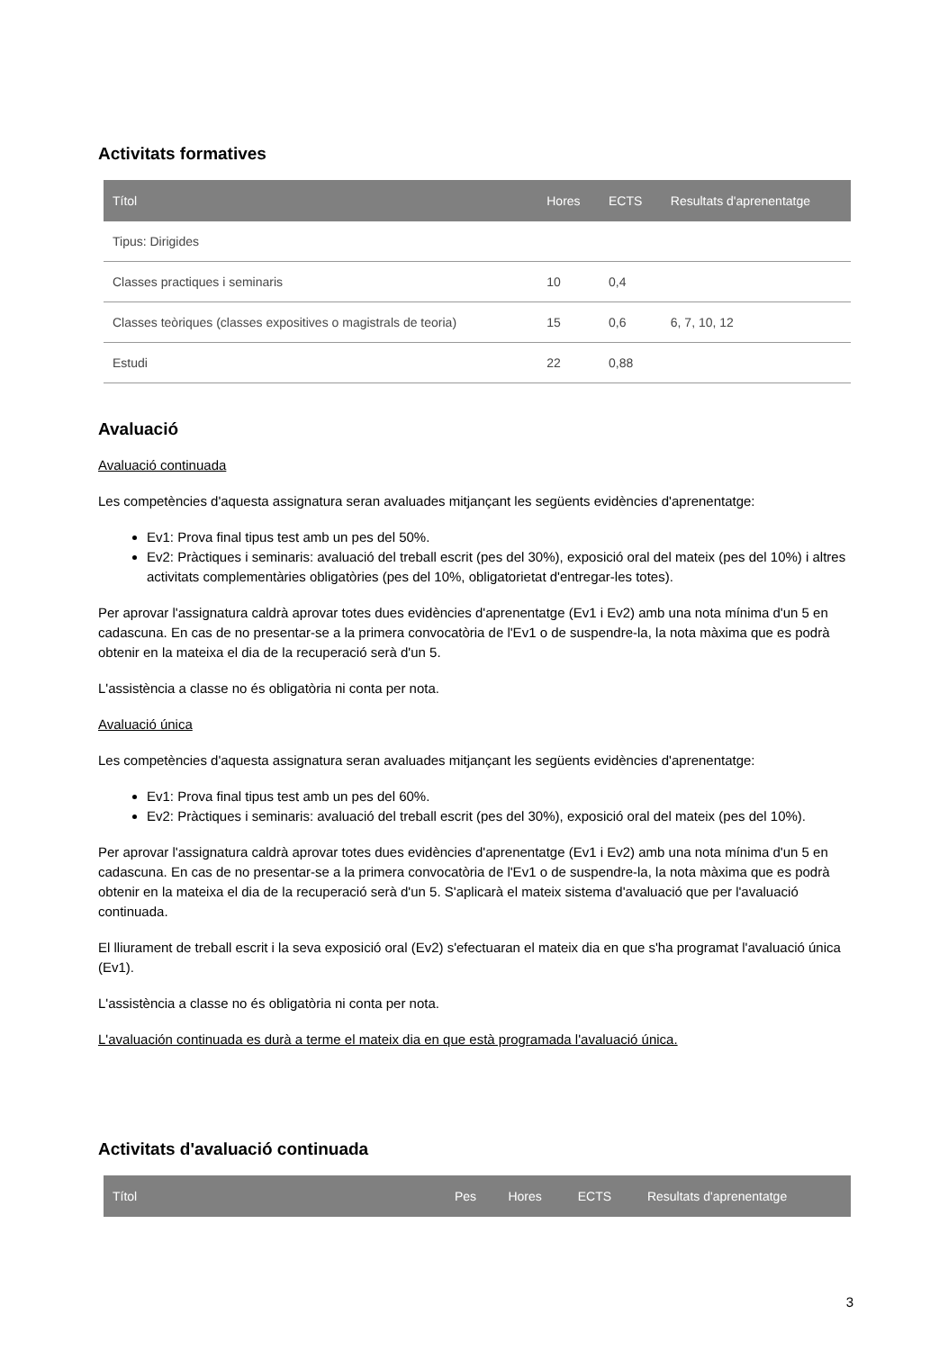Activitats formatives
| Títol | Hores | ECTS | Resultats d'aprenentatge |
| --- | --- | --- | --- |
| Tipus: Dirigides | | | |
| Classes practiques i seminaris | 10 | 0,4 | |
| Classes teòriques (classes expositives o magistrals de teoria) | 15 | 0,6 | 6, 7, 10, 12 |
| Estudi | 22 | 0,88 | |
Avaluació
Avaluació continuada
Les competències d'aquesta assignatura seran avaluades mitjançant les següents evidències d'aprenentatge:
Ev1: Prova final tipus test amb un pes del 50%.
Ev2: Pràctiques i seminaris: avaluació del treball escrit (pes del 30%), exposició oral del mateix (pes del 10%) i altres activitats complementàries obligatòries (pes del 10%, obligatorietat d'entregar-les totes).
Per aprovar l'assignatura caldrà aprovar totes dues evidències d'aprenentatge (Ev1 i Ev2) amb una nota mínima d'un 5 en cadascuna. En cas de no presentar-se a la primera convocatòria de l'Ev1 o de suspendre-la, la nota màxima que es podrà obtenir en la mateixa el dia de la recuperació serà d'un 5.
L'assistència a classe no és obligatòria ni conta per nota.
Avaluació única
Les competències d'aquesta assignatura seran avaluades mitjançant les següents evidències d'aprenentatge:
Ev1: Prova final tipus test amb un pes del 60%.
Ev2: Pràctiques i seminaris: avaluació del treball escrit (pes del 30%), exposició oral del mateix (pes del 10%).
Per aprovar l'assignatura caldrà aprovar totes dues evidències d'aprenentatge (Ev1 i Ev2) amb una nota mínima d'un 5 en cadascuna. En cas de no presentar-se a la primera convocatòria de l'Ev1 o de suspendre-la, la nota màxima que es podrà obtenir en la mateixa el dia de la recuperació serà d'un 5. S'aplicarà el mateix sistema d'avaluació que per l'avaluació continuada.
El lliurament de treball escrit i la seva exposició oral (Ev2) s'efectuaran el mateix dia en que s'ha programat l'avaluació única (Ev1).
L'assistència a classe no és obligatòria ni conta per nota.
L'avaluación continuada es durà a terme el mateix dia en que està programada l'avaluació única.
Activitats d'avaluació continuada
| Títol | Pes | Hores | ECTS | Resultats d'aprenentatge |
| --- | --- | --- | --- | --- |
3